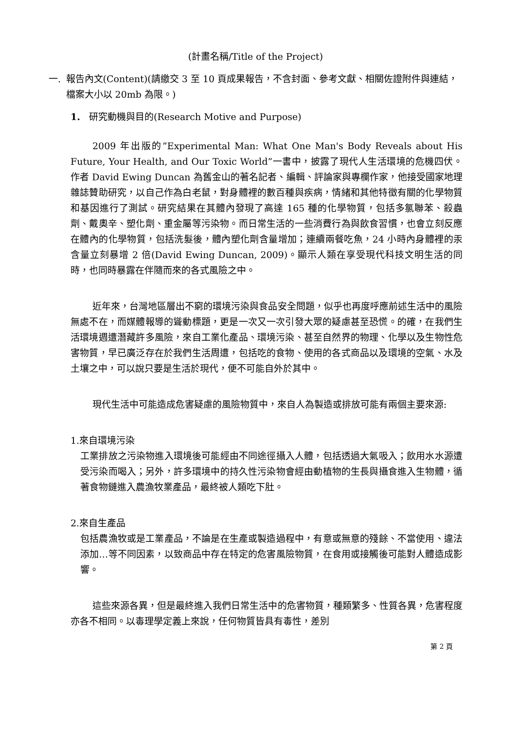(計畫名稱/Title of the Project)
一. 報告內文(Content)(請繳交 3 至 10 頁成果報告，不含封面、參考文獻、相關佐證附件與連結，檔案大小以 20mb 為限。)
1. 研究動機與目的(Research Motive and Purpose)
2009 年出版的”Experimental Man: What One Man's Body Reveals about His Future, Your Health, and Our Toxic World”一書中，披露了現代人生活環境的危機四伏。作者 David Ewing Duncan 為舊金山的著名記者、編輯、評論家與專欄作家，他接受國家地理雜誌贊助研究，以自己作為白老鼠，對身體裡的數百種與疾病，情緒和其他特徵有關的化學物質和基因進行了測試。研究結果在其體內發現了高達 165 種的化學物質，包括多氯聯苯、殺蟲劑、戴奧辛、塑化劑、重金屬等污染物。而日常生活的一些消費行為與飲食習慣，也會立刻反應在體內的化學物質，包括洗髮後，體內塑化劑含量增加；連續兩餐吃魚，24 小時內身體裡的汞含量立刻暴增 2 倍(David Ewing Duncan, 2009)。顯示人類在享受現代科技文明生活的同時，也同時暴露在伴隨而來的各式風險之中。
近年來，台灣地區層出不窮的環境污染與食品安全問題，似乎也再度呼應前述生活中的風險無處不在，而媒體報導的聳動標題，更是一次又一次引發大眾的疑慮甚至恐慌。的確，在我們生活環境週遭潛藏許多風險，來自工業化產品、環境污染、甚至自然界的物理、化學以及生物性危害物質，早已廣泛存在於我們生活周遭，包括吃的食物、使用的各式商品以及環境的空氣、水及土壤之中，可以說只要是生活於現代，便不可能自外於其中。
現代生活中可能造成危害疑慮的風險物質中，來自人為製造或排放可能有兩個主要來源:
1.來自環境污染
工業排放之污染物進入環境後可能經由不同途徑攝入人體，包括透過大氣吸入；飲用水水源遭受污染而喝入；另外，許多環境中的持久性污染物會經由動植物的生長與攝食進入生物體，循著食物鏈進入農漁牧業產品，最終被人類吃下肚。
2.來自生產品
包括農漁牧或是工業產品，不論是在生產或製造過程中，有意或無意的殘餘、不當使用、違法添加…等不同因素，以致商品中存在特定的危害風險物質，在食用或接觸後可能對人體造成影響。
這些來源各異，但是最終進入我們日常生活中的危害物質，種類繁多、性質各異，危害程度亦各不相同。以毒理學定義上來說，任何物質皆具有毒性，差別
第 2 頁